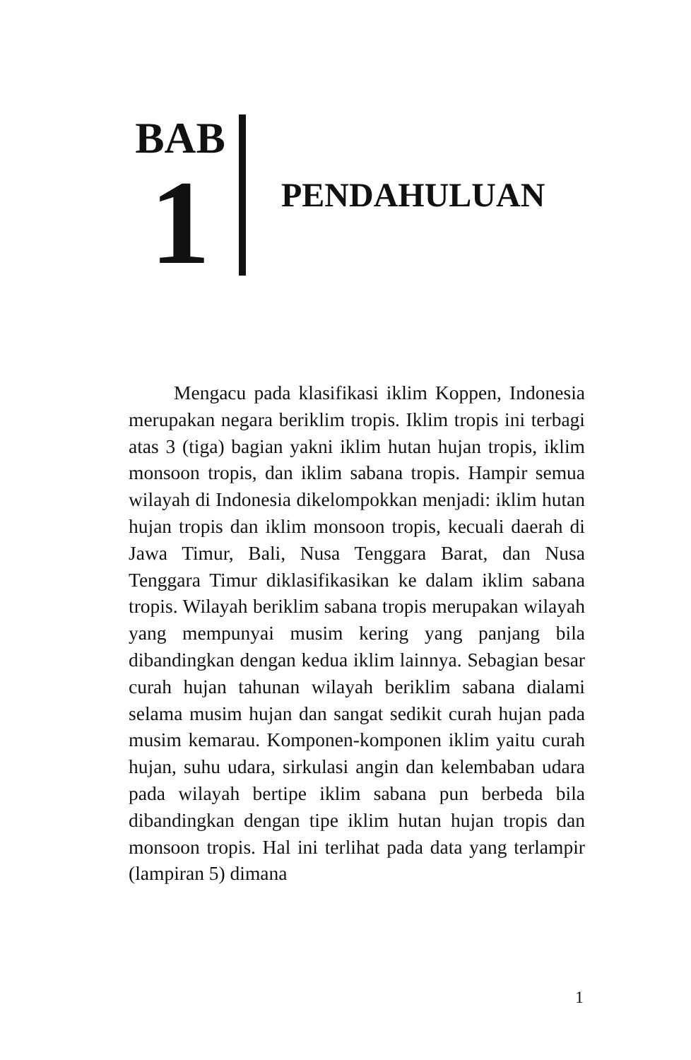BAB
1
PENDAHULUAN
Mengacu pada klasifikasi iklim Koppen, Indonesia merupakan negara beriklim tropis. Iklim tropis ini terbagi atas 3 (tiga) bagian yakni iklim hutan hujan tropis, iklim monsoon tropis, dan iklim sabana tropis. Hampir semua wilayah di Indonesia dikelompokkan menjadi: iklim hutan hujan tropis dan iklim monsoon tropis, kecuali daerah di Jawa Timur, Bali, Nusa Tenggara Barat, dan Nusa Tenggara Timur diklasifikasikan ke dalam iklim sabana tropis. Wilayah beriklim sabana tropis merupakan wilayah yang mempunyai musim kering yang panjang bila dibandingkan dengan kedua iklim lainnya. Sebagian besar curah hujan tahunan wilayah beriklim sabana dialami selama musim hujan dan sangat sedikit curah hujan pada musim kemarau. Komponen-komponen iklim yaitu curah hujan, suhu udara, sirkulasi angin dan kelembaban udara pada wilayah bertipe iklim sabana pun berbeda bila dibandingkan dengan tipe iklim hutan hujan tropis dan monsoon tropis. Hal ini terlihat pada data yang terlampir (lampiran 5) dimana
1